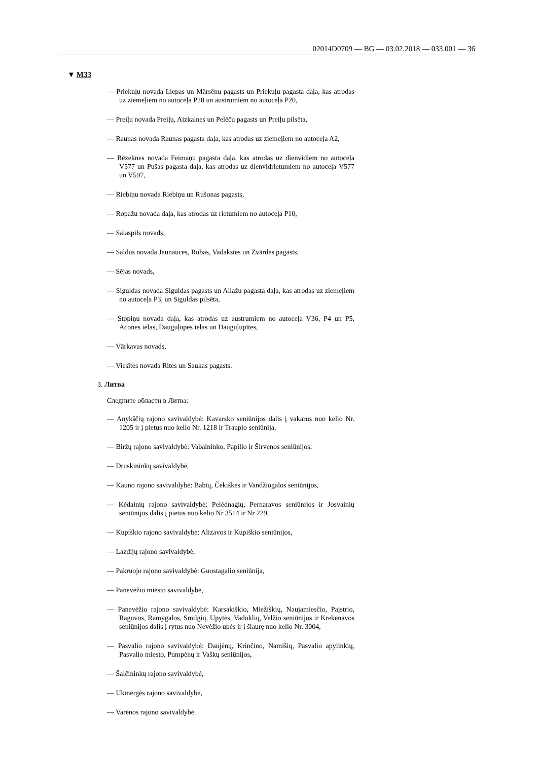02014D0709 — BG — 03.02.2018 — 033.001 — 36
▼ M33
— Priekuļu novada Liepas un Mārsēnu pagasts un Priekuļu pagasta daļa, kas atrodas uz ziemeļiem no autoceļa P28 un austrumiem no autoceļa P20,
— Preiļu novada Preiļu, Aizkalnes un Pelēču pagasts un Preiļu pilsēta,
— Raunas novada Raunas pagasta daļa, kas atrodas uz ziemeļiem no autoceļa A2,
— Rēzeknes novada Feimaņu pagasta daļa, kas atrodas uz dienvidiem no autoceļa V577 un Pušas pagasta daļa, kas atrodas uz dienvidrietumiem no autoceļa V577 un V597,
— Riebiņu novada Riebiņu un Rušonas pagasts,
— Ropažu novada daļa, kas atrodas uz rietumiem no autoceļa P10,
— Salaspils novads,
— Saldus novada Jaunauces, Rubas, Vadakstes un Zvārdes pagasts,
— Sējas novads,
— Siguldas novada Siguldas pagasts un Allažu pagasta daļa, kas atrodas uz ziemeļiem no autoceļa P3, un Siguldas pilsēta,
— Stopiņu novada daļa, kas atrodas uz austrumiem no autoceļa V36, P4 un P5, Acones ielas, Dauguļupes ielas un Dauguļupītes,
— Vārkavas novads,
— Viesītes novada Rites un Saukas pagasts.
3. Литва
Следните области в Литва:
— Anykščių rajono savivaldybė: Kavarsko seniūnijos dalis į vakarus nuo kelio Nr. 1205 ir į pietus nuo kelio Nr. 1218 ir Traupio seniūnija,
— Biržų rajono savivaldybė: Vabalninko, Papilio ir Širvenos seniūnijos,
— Druskininkų savivaldybė,
— Kauno rajono savivaldybė: Babtų, Čekiškės ir Vandžiogalos seniūnijos,
— Kėdainių rajono savivaldybė: Pelėdnagių, Pernaravos seniūnijos ir Josvainių seniūnijos dalis į pietus nuo kelio Nr 3514 ir Nr 229,
— Kupiškio rajono savivaldybė: Alizavos ir Kupiškio seniūnijos,
— Lazdijų rajono savivaldybė,
— Pakruojo rajono savivaldybė: Guostagalio seniūnija,
— Panevėžio miesto savivaldybė,
— Panevėžio rajono savivaldybė: Karsakiškio, Miežiškių, Naujamiesčio, Paįstrio, Raguvos, Ramygalos, Smilgių, Upytės, Vadoklių, Velžio seniūnijos ir Krekenavos seniūnijos dalis į rytus nuo Nevėžio upės ir į šiaurę nuo kelio Nr. 3004,
— Pasvalio rajono savivaldybė: Daujėnų, Krinčino, Namišių, Pasvalio apylinkių, Pasvalio miesto, Pumpėnų ir Vaškų seniūnijos,
— Šalčininkų rajono savivaldybė,
— Ukmergės rajono savivaldybė,
— Varėnos rajono savivaldybė.